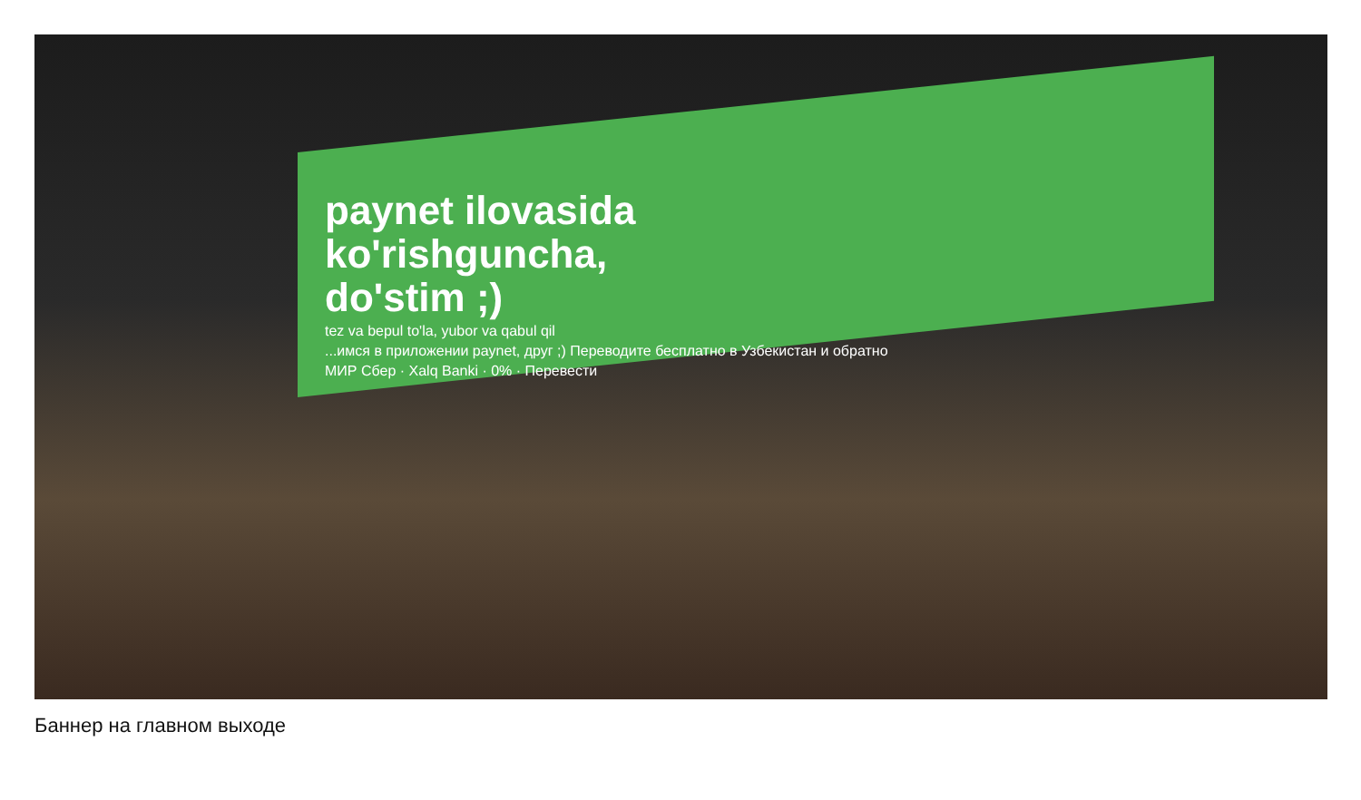paynet ilovasida
ko'rishguncha,
do'stim ;)
tez va bepul to'la, yubor va qabul qil
...имся в приложении paynet, друг ;) Переводите бесплатно в Узбекистан и обратно
МИР Сбер · Xalq Banki · 0% · Перевести
Баннер на главном выходе